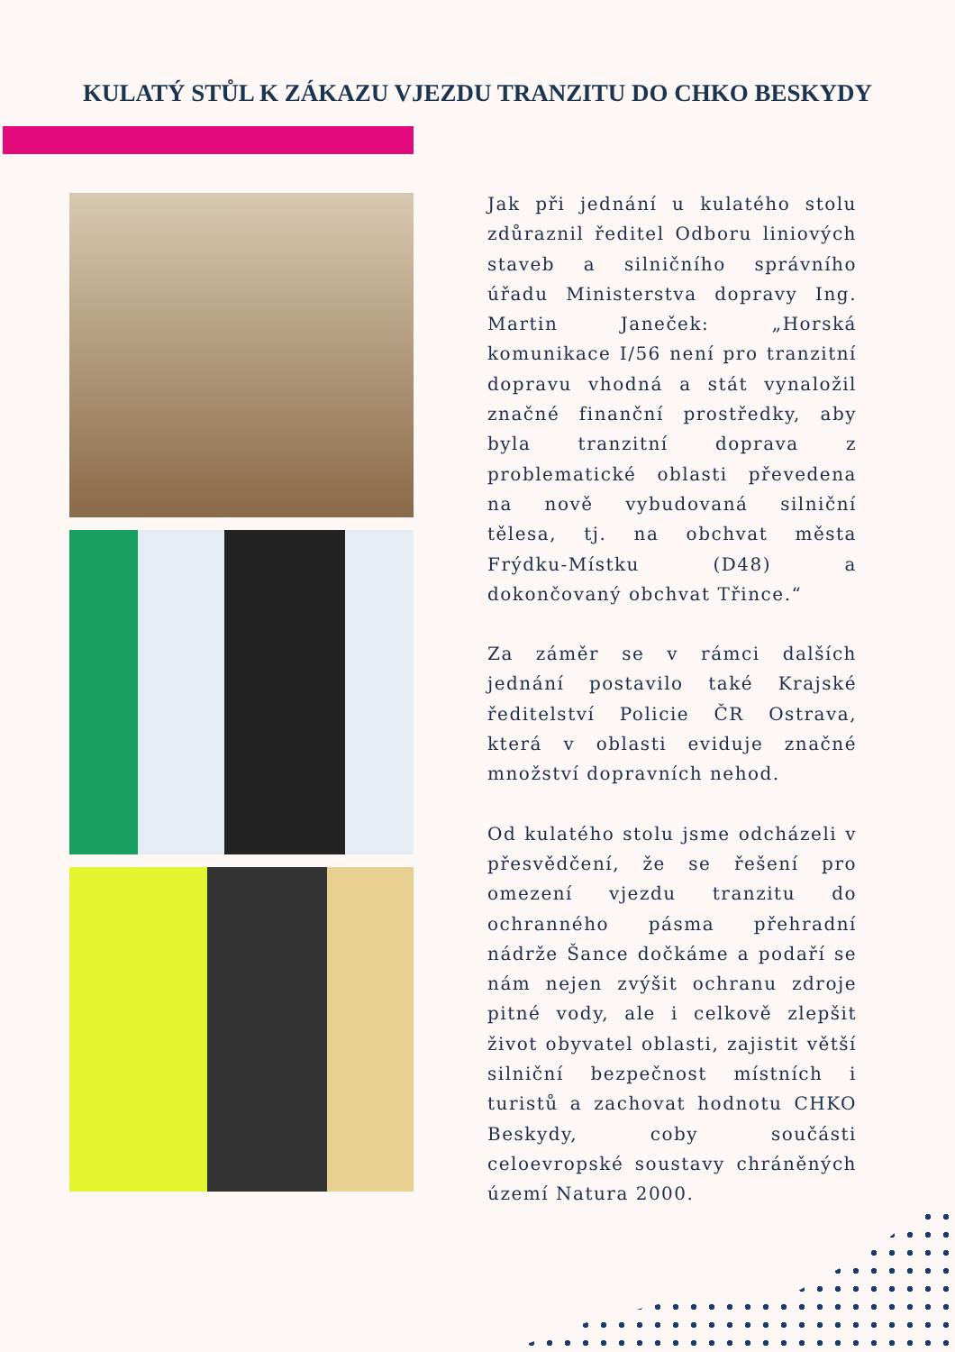KULATÝ STŮL K ZÁKAZU VJEZDU TRANZITU DO CHKO BESKYDY
Jak při jednání u kulatého stolu zdůraznil ředitel Odboru liniových staveb a silničního správního úřadu Ministerstva dopravy Ing. Martin Janeček: „Horská komunikace I/56 není pro tranzitní dopravu vhodná a stát vynaložil značné finanční prostředky, aby byla tranzitní doprava z problematické oblasti převedena na nově vybudovaná silniční tělesa, tj. na obchvat města Frýdku-Místku (D48) a dokončovaný obchvat Třince.“
Za záměr se v rámci dalších jednání postavilo také Krajské ředitelství Policie ČR Ostrava, která v oblasti eviduje značné množství dopravních nehod.
Od kulatého stolu jsme odcházeli v přesvědčení, že se řešení pro omezení vjezdu tranzitu do ochranného pásma přehradní nádrže Šance dočkáme a podaří se nám nejen zvýšit ochranu zdroje pitné vody, ale i celkově zlepšit život obyvatel oblasti, zajistit větší silniční bezpečnost místních i turistů a zachovat hodnotu CHKO Beskydy, coby součásti celoevropské soustavy chráněných území Natura 2000.